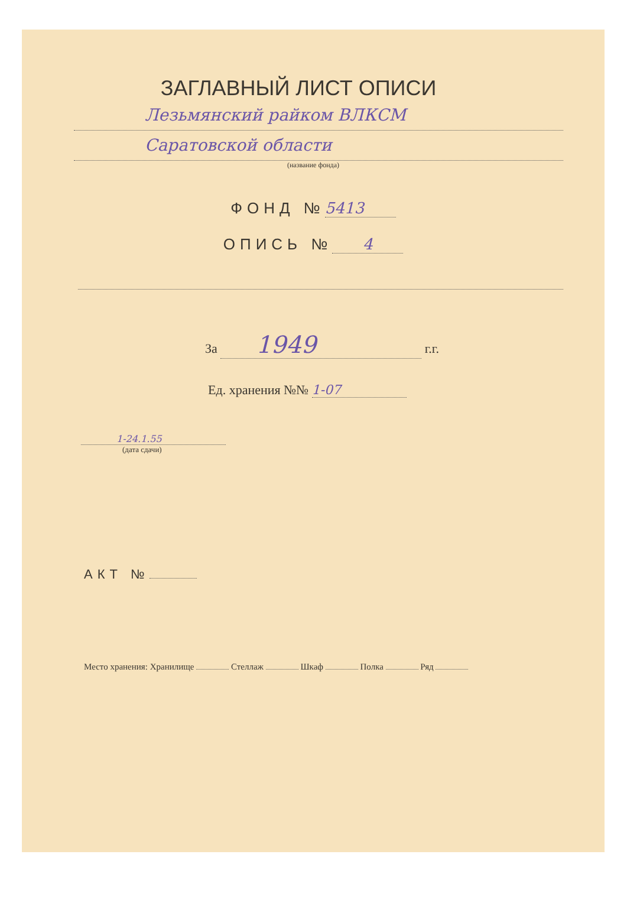ЗАГЛАВНЫЙ ЛИСТ ОПИСИ
Лезьмянский райком ВЛКСМ
Саратовской области
(название фонда)
ФОНД № 5413
ОПИСЬ № 4
За 1949 г.г.
Ед. хранения №№ 1-07
1-24.1.55
(дата сдачи)
АКТ №
Место хранения: Хранилище Стеллаж Шкаф Полка Ряд